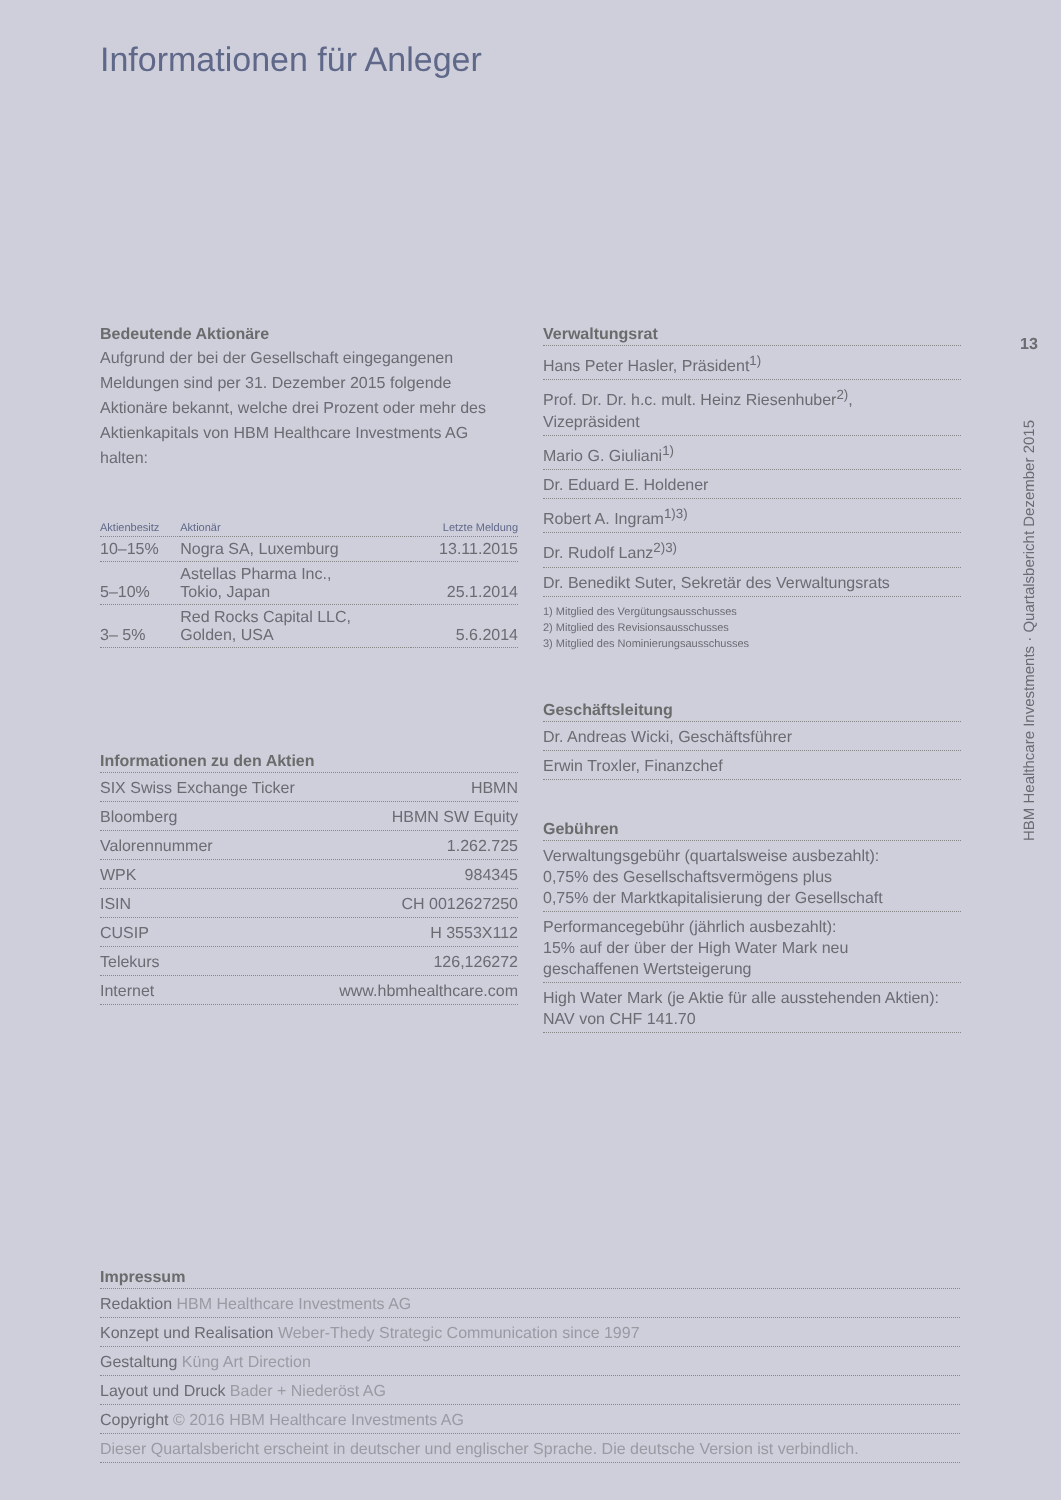Informationen für Anleger
13
Bedeutende Aktionäre
Aufgrund der bei der Gesellschaft eingegangenen Meldungen sind per 31. Dezember 2015 folgende Aktionäre bekannt, welche drei Prozent oder mehr des Aktienkapitals von HBM Healthcare Investments AG halten:
| Aktienbesitz | Aktionär | Letzte Meldung |
| --- | --- | --- |
| 10–15% | Nogra SA, Luxemburg | 13.11.2015 |
| 5–10% | Astellas Pharma Inc., Tokio, Japan | 25.1.2014 |
| 3– 5% | Red Rocks Capital LLC, Golden, USA | 5.6.2014 |
Informationen zu den Aktien
SIX Swiss Exchange Ticker HBMN
Bloomberg HBMN SW Equity
Valorennummer 1.262.725
WPK 984345
ISIN CH 0012627250
CUSIP H 3553X112
Telekurs 126,126272
Internet www.hbmhealthcare.com
Verwaltungsrat
Hans Peter Hasler, Präsident<sup>1)</sup>
Prof. Dr. Dr. h.c. mult. Heinz Riesenhuber<sup>2)</sup>,
Vizepräsident
Mario G. Giuliani<sup>1)</sup>
Dr. Eduard E. Holdener
Robert A. Ingram<sup>1)3)</sup>
Dr. Rudolf Lanz<sup>2)3)</sup>
Dr. Benedikt Suter, Sekretär des Verwaltungsrats
1) Mitglied des Vergütungsausschusses
2) Mitglied des Revisionsausschusses
3) Mitglied des Nominierungsausschusses
Geschäftsleitung
Dr. Andreas Wicki, Geschäftsführer
Erwin Troxler, Finanzchef
Gebühren
Verwaltungsgebühr (quartalsweise ausbezahlt):
0,75% des Gesellschaftsvermögens plus
0,75% der Marktkapitalisierung der Gesellschaft
Performancegebühr (jährlich ausbezahlt):
15% auf der über der High Water Mark neu
geschaffenen Wertsteigerung
High Water Mark (je Aktie für alle ausstehenden Aktien):
NAV von CHF 141.70
Impressum
Redaktion HBM Healthcare Investments AG
Konzept und Realisation Weber-Thedy Strategic Communication since 1997
Gestaltung Küng Art Direction
Layout und Druck Bader + Niederöst AG
Copyright © 2016 HBM Healthcare Investments AG
Dieser Quartalsbericht erscheint in deutscher und englischer Sprache. Die deutsche Version ist verbindlich.
HBM Healthcare Investments · Quartalsbericht Dezember 2015